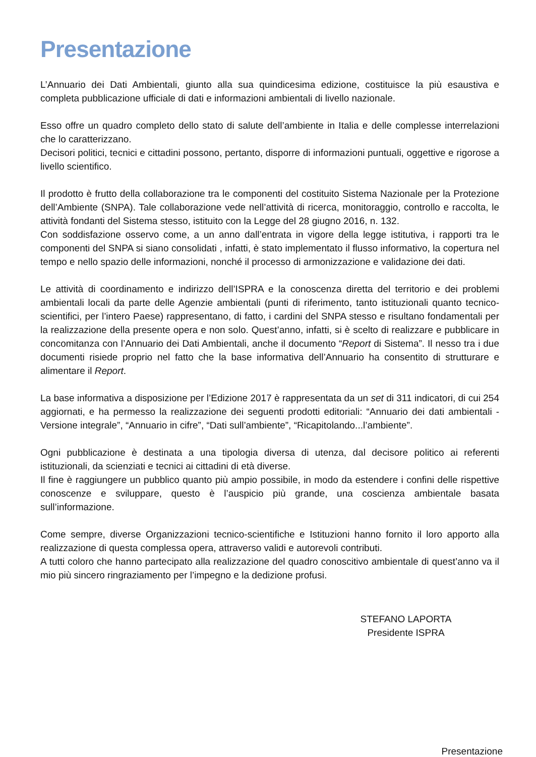Presentazione
L’Annuario dei Dati Ambientali, giunto alla sua quindicesima edizione, costituisce la più esaustiva e completa pubblicazione ufficiale di dati e informazioni ambientali di livello nazionale.
Esso offre un quadro completo dello stato di salute dell’ambiente in Italia e delle complesse interrelazioni che lo caratterizzano.
Decisori politici, tecnici e cittadini possono, pertanto, disporre di informazioni puntuali, oggettive e rigorose a livello scientifico.
Il prodotto è frutto della collaborazione tra le componenti del costituito Sistema Nazionale per la Protezione dell’Ambiente (SNPA). Tale collaborazione vede nell’attività di ricerca, monitoraggio, controllo e raccolta, le attività fondanti del Sistema stesso, istituito con la Legge del 28 giugno 2016, n. 132.
Con soddisfazione osservo come, a un anno dall’entrata in vigore della legge istitutiva, i rapporti tra le componenti del SNPA si siano consolidati , infatti, è stato implementato il flusso informativo, la copertura nel tempo e nello spazio delle informazioni, nonché il processo di armonizzazione e validazione dei dati.
Le attività di coordinamento e indirizzo dell’ISPRA e la conoscenza diretta del territorio e dei problemi ambientali locali da parte delle Agenzie ambientali (punti di riferimento, tanto istituzionali quanto tecnico-scientifici, per l’intero Paese) rappresentano, di fatto, i cardini del SNPA stesso e risultano fondamentali per la realizzazione della presente opera e non solo. Quest’anno, infatti, si è scelto di realizzare e pubblicare in concomitanza con l’Annuario dei Dati Ambientali, anche il documento “Report di Sistema”. Il nesso tra i due documenti risiede proprio nel fatto che la base informativa dell’Annuario ha consentito di strutturare e alimentare il Report.
La base informativa a disposizione per l’Edizione 2017 è rappresentata da un set di 311 indicatori, di cui 254 aggiornati, e ha permesso la realizzazione dei seguenti prodotti editoriali: “Annuario dei dati ambientali - Versione integrale”, “Annuario in cifre”, “Dati sull’ambiente”, “Ricapitolando...l’ambiente”.
Ogni pubblicazione è destinata a una tipologia diversa di utenza, dal decisore politico ai referenti istituzionali, da scienziati e tecnici ai cittadini di età diverse.
Il fine è raggiungere un pubblico quanto più ampio possibile, in modo da estendere i confini delle rispettive conoscenze e sviluppare, questo è l’auspicio più grande, una coscienza ambientale basata sull’informazione.
Come sempre, diverse Organizzazioni tecnico-scientifiche e Istituzioni hanno fornito il loro apporto alla realizzazione di questa complessa opera, attraverso validi e autorevoli contributi.
A tutti coloro che hanno partecipato alla realizzazione del quadro conoscitivo ambientale di quest’anno va il mio più sincero ringraziamento per l’impegno e la dedizione profusi.
STEFANO LAPORTA
Presidente ISPRA
Presentazione